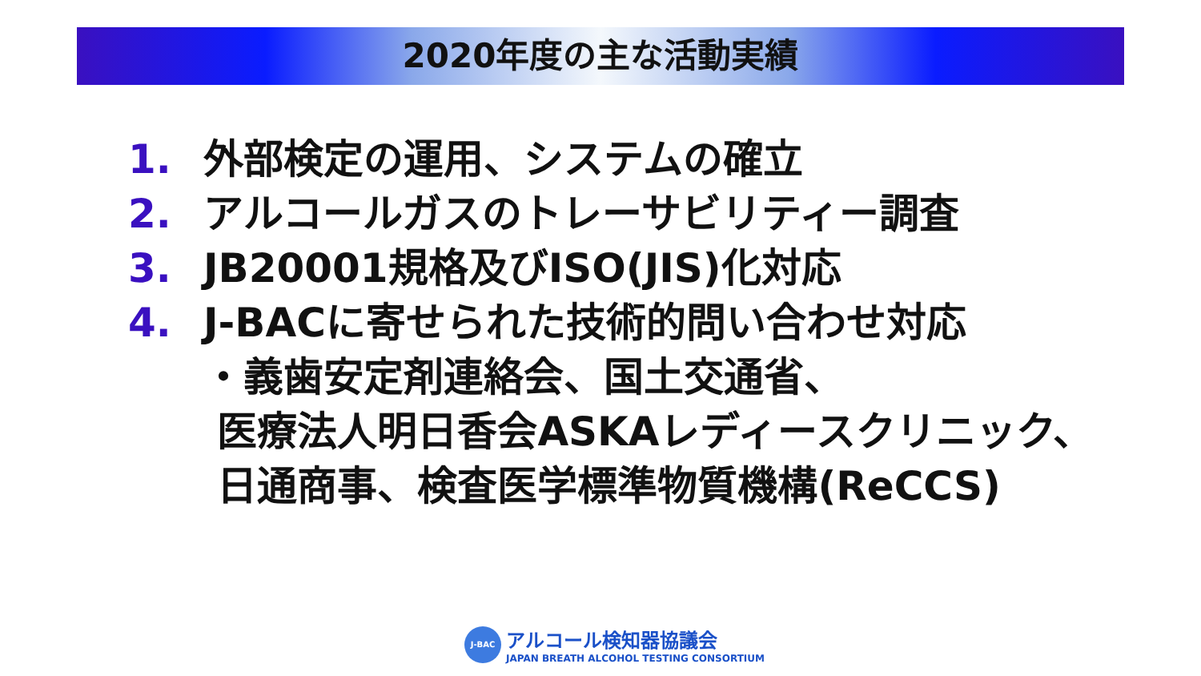2020年度の主な活動実績
1. 外部検定の運用、システムの確立
2. アルコールガスのトレーサビリティー調査
3. JB20001規格及びISO(JIS)化対応
4. J-BACに寄せられた技術的問い合わせ対応
・義歯安定剤連絡会、国土交通省、
医療法人明日香会ASKAレディースクリニック、
日通商事、検査医学標準物質機構(ReCCS)
J-BAC
アルコール検知器協議会
JAPAN BREATH ALCOHOL TESTING CONSORTIUM